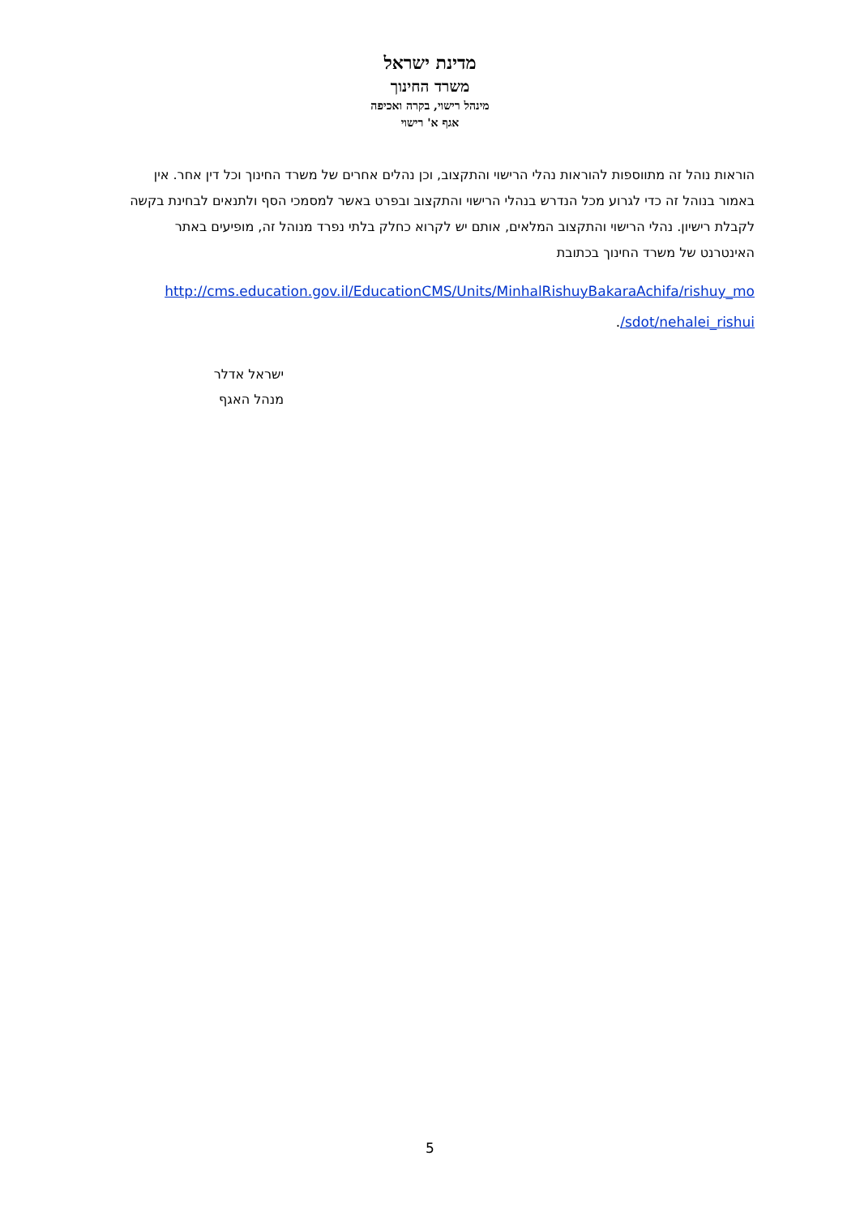מדינת ישראל
משרד החינוך
מינהל רישוי, בקרה ואכיפה
אגף א' רישוי
הוראות נוהל זה מתווספות להוראות נהלי הרישוי והתקצוב, וכן נהלים אחרים של משרד החינוך וכל דין אחר. אין באמור בנוהל זה כדי לגרוע מכל הנדרש בנהלי הרישוי והתקצוב ובפרט באשר למסמכי הסף ולתנאים לבחינת בקשה לקבלת רישיון. נהלי הרישוי והתקצוב המלאים, אותם יש לקרוא כחלק בלתי נפרד מנוהל זה, מופיעים באתר האינטרנט של משרד החינוך בכתובת
http://cms.education.gov.il/EducationCMS/Units/MinhalRishuyBakaraAchifa/rishuy_mo
./sdot/nehalei_rishui
ישראל אדלר
מנהל האגף
5